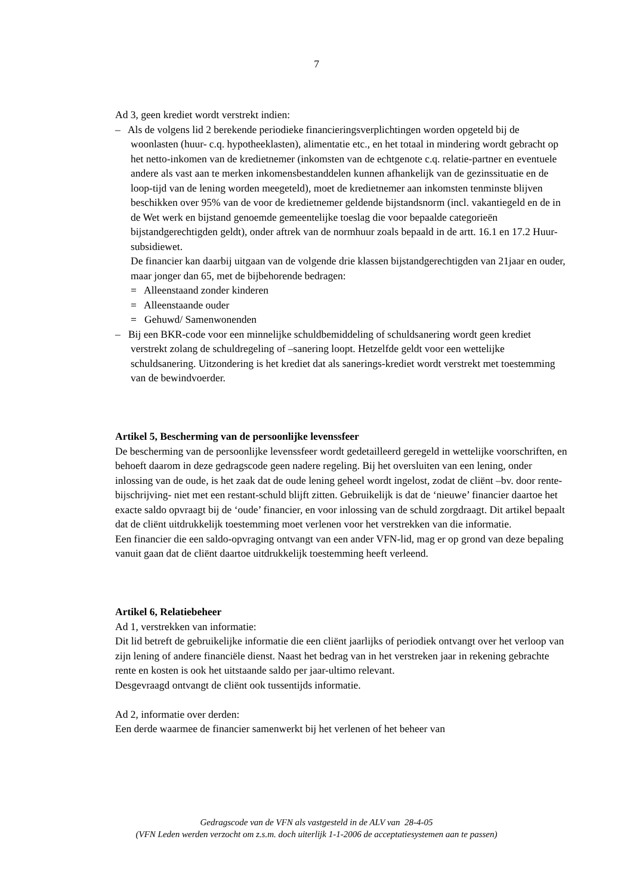7
Ad 3, geen krediet wordt verstrekt indien:
– Als de volgens lid 2 berekende periodieke financieringsverplichtingen worden opgeteld bij de woonlasten (huur- c.q. hypotheeklasten), alimentatie etc., en het totaal in mindering wordt gebracht op het netto-inkomen van de kredietnemer (inkomsten van de echtgenote c.q. relatie-partner en eventuele andere als vast aan te merken inkomensbestanddelen kunnen afhankelijk van de gezinssituatie en de loop-tijd van de lening worden meegeteld), moet de kredietnemer aan inkomsten tenminste blijven beschikken over 95% van de voor de kredietnemer geldende bijstandsnorm (incl. vakantiegeld en de in de Wet werk en bijstand genoemde gemeentelijke toeslag die voor bepaalde categorieën bijstandgerechtigden geldt), onder aftrek van de normhuur zoals bepaald in de artt. 16.1 en 17.2 Huur-subsidiewet.
De financier kan daarbij uitgaan van de volgende drie klassen bijstandgerechtigden van 21jaar en ouder, maar jonger dan 65, met de bijbehorende bedragen:
= Alleenstaand zonder kinderen
= Alleenstaande ouder
= Gehuwd/ Samenwonenden
– Bij een BKR-code voor een minnelijke schuldbemiddeling of schuldsanering wordt geen krediet verstrekt zolang de schuldregeling of –sanering loopt. Hetzelfde geldt voor een wettelijke schuldsanering. Uitzondering is het krediet dat als sanerings-krediet wordt verstrekt met toestemming van de bewindvoerder.
Artikel 5, Bescherming van de persoonlijke levenssfeer
De bescherming van de persoonlijke levenssfeer wordt gedetailleerd geregeld in wettelijke voorschriften, en behoeft daarom in deze gedragscode geen nadere regeling. Bij het oversluiten van een lening, onder inlossing van de oude, is het zaak dat de oude lening geheel wordt ingelost, zodat de cliënt –bv. door rente-bijschrijving- niet met een restant-schuld blijft zitten. Gebruikelijk is dat de ‘nieuwe’ financier daartoe het exacte saldo opvraagt bij de ‘oude’ financier, en voor inlossing van de schuld zorgdraagt. Dit artikel bepaalt dat de cliënt uitdrukkelijk toestemming moet verlenen voor het verstrekken van die informatie.
Een financier die een saldo-opvraging ontvangt van een ander VFN-lid, mag er op grond van deze bepaling vanuit gaan dat de cliënt daartoe uitdrukkelijk toestemming heeft verleend.
Artikel 6, Relatiebeheer
Ad 1, verstrekken van informatie:
Dit lid betreft de gebruikelijke informatie die een cliënt jaarlijks of periodiek ontvangt over het verloop van zijn lening of andere financiële dienst. Naast het bedrag van in het verstreken jaar in rekening gebrachte rente en kosten is ook het uitstaande saldo per jaar-ultimo relevant.
Desgevraagd ontvangt de cliënt ook tussentijds informatie.
Ad 2, informatie over derden:
Een derde waarmee de financier samenwerkt bij het verlenen of het beheer van
Gedragscode van de VFN als vastgesteld in de ALV van 28-4-05
(VFN Leden werden verzocht om z.s.m. doch uiterlijk 1-1-2006 de acceptatiesystemen aan te passen)